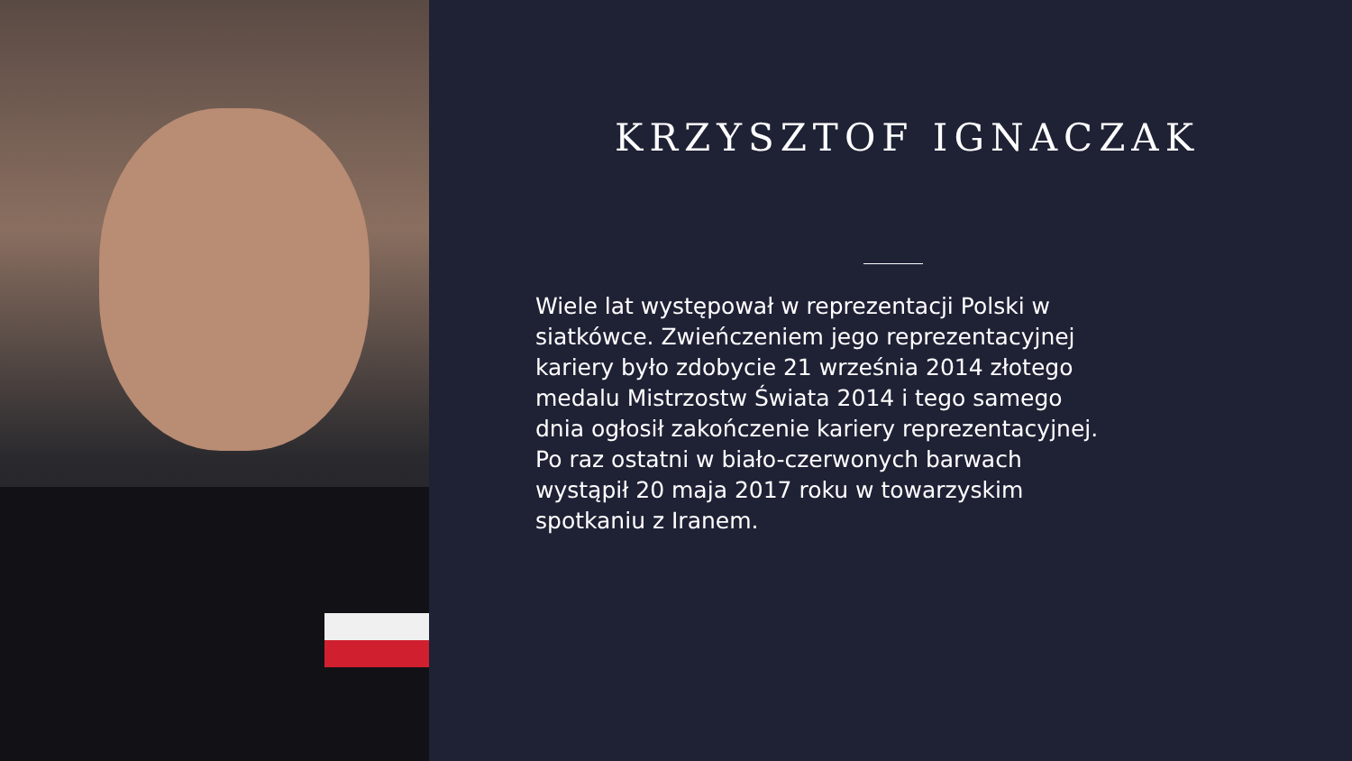KRZYSZTOF IGNACZAK
Wiele lat występował w reprezentacji Polski w siatkówce. Zwieńczeniem jego reprezentacyjnej kariery było zdobycie 21 września 2014 złotego medalu Mistrzostw Świata 2014 i tego samego dnia ogłosił zakończenie kariery reprezentacyjnej. Po raz ostatni w biało-czerwonych barwach wystąpił 20 maja 2017 roku w towarzyskim spotkaniu z Iranem.